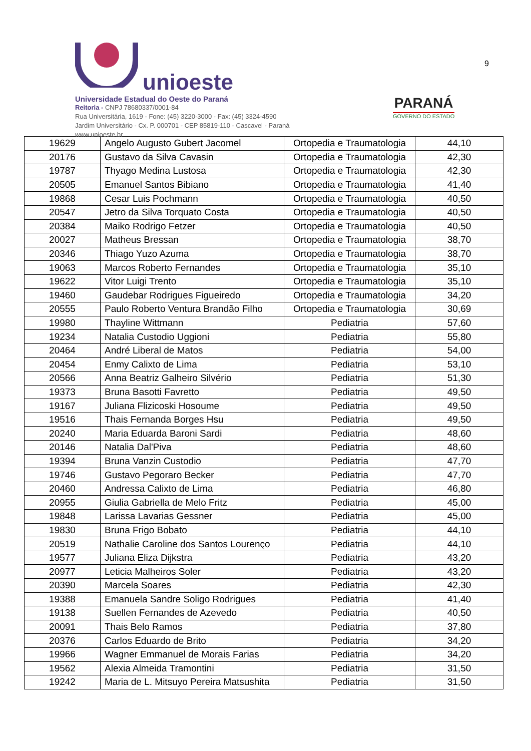unioeste
Universidade Estadual do Oeste do Paraná
Reitoria - CNPJ 78680337/0001-84
Rua Universitária, 1619 - Fone: (45) 3220-3000 - Fax: (45) 3324-4590
Jardim Universitário - Cx. P. 000701 - CEP 85819-110 - Cascavel - Paraná
www.unioeste.br
PARANÁ
GOVERNO DO ESTADO
9
| 19629 | Angelo Augusto Gubert Jacomel | Ortopedia e Traumatologia | 44,10 |
| 20176 | Gustavo da Silva Cavasin | Ortopedia e Traumatologia | 42,30 |
| 19787 | Thyago Medina Lustosa | Ortopedia e Traumatologia | 42,30 |
| 20505 | Emanuel Santos Bibiano | Ortopedia e Traumatologia | 41,40 |
| 19868 | Cesar Luis Pochmann | Ortopedia e Traumatologia | 40,50 |
| 20547 | Jetro da Silva Torquato Costa | Ortopedia e Traumatologia | 40,50 |
| 20384 | Maiko Rodrigo Fetzer | Ortopedia e Traumatologia | 40,50 |
| 20027 | Matheus Bressan | Ortopedia e Traumatologia | 38,70 |
| 20346 | Thiago Yuzo Azuma | Ortopedia e Traumatologia | 38,70 |
| 19063 | Marcos Roberto Fernandes | Ortopedia e Traumatologia | 35,10 |
| 19622 | Vitor Luigi Trento | Ortopedia e Traumatologia | 35,10 |
| 19460 | Gaudebar Rodrigues Figueiredo | Ortopedia e Traumatologia | 34,20 |
| 20555 | Paulo Roberto Ventura Brandão Filho | Ortopedia e Traumatologia | 30,69 |
| 19980 | Thayline Wittmann | Pediatria | 57,60 |
| 19234 | Natalia Custodio Uggioni | Pediatria | 55,80 |
| 20464 | André Liberal de Matos | Pediatria | 54,00 |
| 20454 | Enmy Calixto de Lima | Pediatria | 53,10 |
| 20566 | Anna Beatriz Galheiro Silvério | Pediatria | 51,30 |
| 19373 | Bruna Basotti Favretto | Pediatria | 49,50 |
| 19167 | Juliana Flizicoski Hosoume | Pediatria | 49,50 |
| 19516 | Thais Fernanda Borges Hsu | Pediatria | 49,50 |
| 20240 | Maria Eduarda Baroni Sardi | Pediatria | 48,60 |
| 20146 | Natalia Dal'Piva | Pediatria | 48,60 |
| 19394 | Bruna Vanzin Custodio | Pediatria | 47,70 |
| 19746 | Gustavo Pegoraro Becker | Pediatria | 47,70 |
| 20460 | Andressa Calixto de Lima | Pediatria | 46,80 |
| 20955 | Giulia Gabriella de Melo Fritz | Pediatria | 45,00 |
| 19848 | Larissa Lavarias Gessner | Pediatria | 45,00 |
| 19830 | Bruna Frigo Bobato | Pediatria | 44,10 |
| 20519 | Nathalie Caroline dos Santos Lourenço | Pediatria | 44,10 |
| 19577 | Juliana Eliza Dijkstra | Pediatria | 43,20 |
| 20977 | Leticia Malheiros Soler | Pediatria | 43,20 |
| 20390 | Marcela Soares | Pediatria | 42,30 |
| 19388 | Emanuela Sandre Soligo Rodrigues | Pediatria | 41,40 |
| 19138 | Suellen Fernandes de Azevedo | Pediatria | 40,50 |
| 20091 | Thais Belo Ramos | Pediatria | 37,80 |
| 20376 | Carlos Eduardo de Brito | Pediatria | 34,20 |
| 19966 | Wagner Emmanuel de Morais Farias | Pediatria | 34,20 |
| 19562 | Alexia Almeida Tramontini | Pediatria | 31,50 |
| 19242 | Maria de L. Mitsuyo Pereira Matsushita | Pediatria | 31,50 |